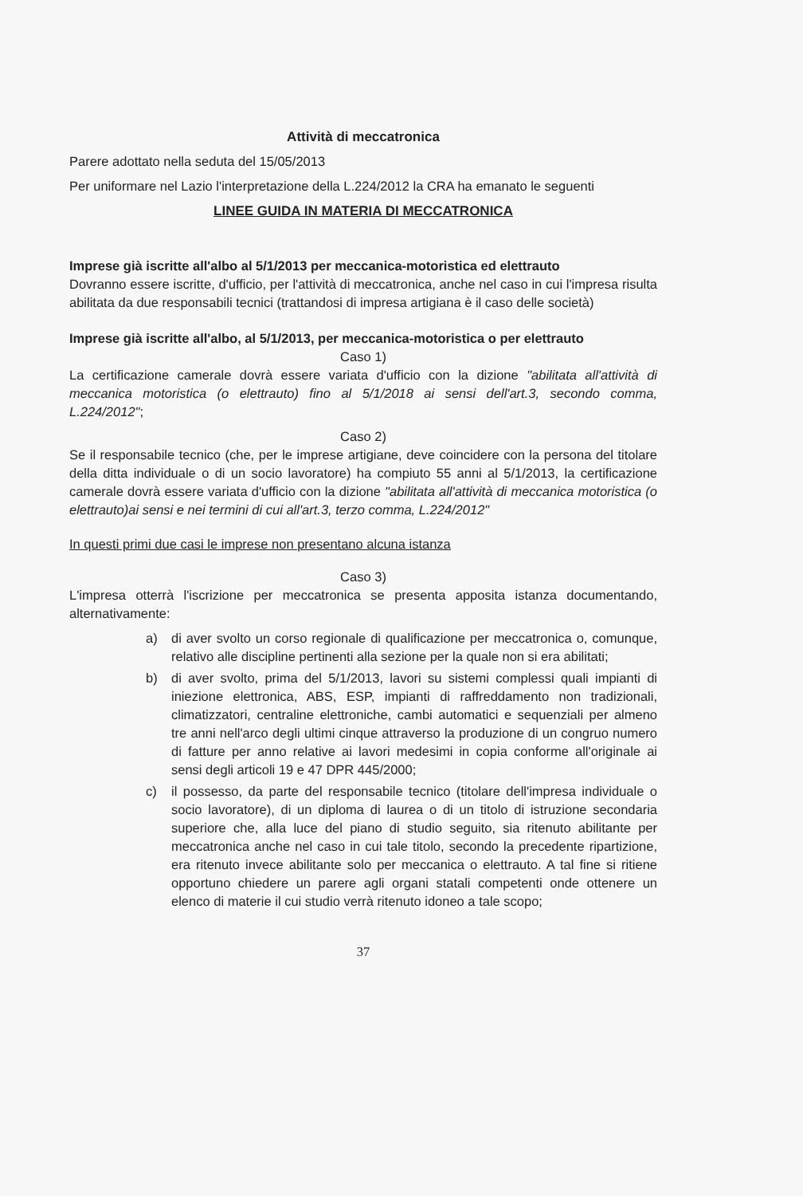Attività di meccatronica
Parere adottato nella seduta del 15/05/2013
Per uniformare nel Lazio l'interpretazione della L.224/2012 la CRA ha emanato le seguenti
LINEE GUIDA IN MATERIA DI MECCATRONICA
Imprese già iscritte all'albo al 5/1/2013 per meccanica-motoristica ed elettrauto
Dovranno essere iscritte, d'ufficio, per l'attività di meccatronica, anche nel caso in cui l'impresa risulta abilitata da due responsabili tecnici (trattandosi di impresa artigiana è il caso delle società)
Imprese già iscritte all'albo, al 5/1/2013, per meccanica-motoristica o per elettrauto
Caso 1)
La certificazione camerale dovrà essere variata d'ufficio con la dizione "abilitata all'attività di meccanica motoristica (o elettrauto) fino al 5/1/2018 ai sensi dell'art.3, secondo comma, L.224/2012";
Caso 2)
Se il responsabile tecnico (che, per le imprese artigiane, deve coincidere con la persona del titolare della ditta individuale o di un socio lavoratore) ha compiuto 55 anni al 5/1/2013, la certificazione camerale dovrà essere variata d'ufficio con la dizione "abilitata all'attività di meccanica motoristica (o elettrauto)ai sensi e nei termini di cui all'art.3, terzo comma, L.224/2012"
In questi primi due casi le imprese non presentano alcuna istanza
Caso 3)
L'impresa otterrà l'iscrizione per meccatronica se presenta apposita istanza documentando, alternativamente:
a) di aver svolto un corso regionale di qualificazione per meccatronica o, comunque, relativo alle discipline pertinenti alla sezione per la quale non si era abilitati;
b) di aver svolto, prima del 5/1/2013, lavori su sistemi complessi quali impianti di iniezione elettronica, ABS, ESP, impianti di raffreddamento non tradizionali, climatizzatori, centraline elettroniche, cambi automatici e sequenziali per almeno tre anni nell'arco degli ultimi cinque attraverso la produzione di un congruo numero di fatture per anno relative ai lavori medesimi in copia conforme all'originale ai sensi degli articoli 19 e 47 DPR 445/2000;
c) il possesso, da parte del responsabile tecnico (titolare dell'impresa individuale o socio lavoratore), di un diploma di laurea o di un titolo di istruzione secondaria superiore che, alla luce del piano di studio seguito, sia ritenuto abilitante per meccatronica anche nel caso in cui tale titolo, secondo la precedente ripartizione, era ritenuto invece abilitante solo per meccanica o elettrauto. A tal fine si ritiene opportuno chiedere un parere agli organi statali competenti onde ottenere un elenco di materie il cui studio verrà ritenuto idoneo a tale scopo;
37